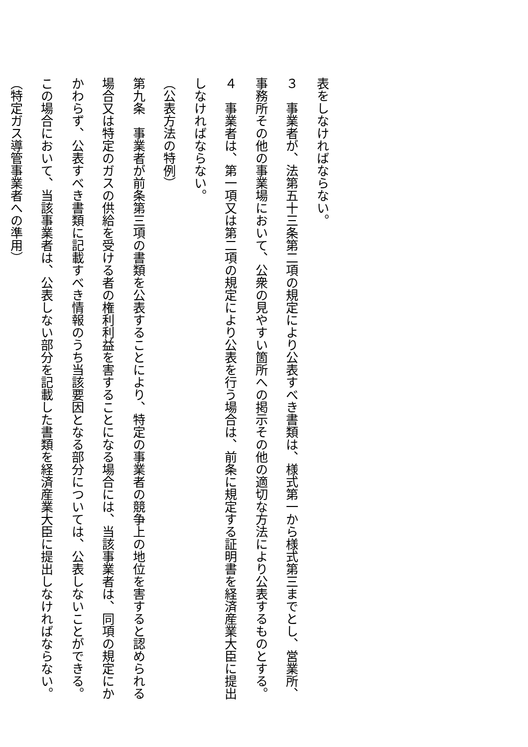表をしなければならない。
３　事業者が、法第五十三条第二項の規定により公表すべき書類は、様式第一から様式第三までとし、営業所、事務所その他の事業場において、公衆の見やすい箇所への掲示その他の適切な方法により公表するものとする。
４　事業者は、第一項又は第二項の規定により公表を行う場合は、前条に規定する証明書を経済産業大臣に提出しなければならない。
（公表方法の特例）
第九条　事業者が前条第三項の書類を公表することにより、特定の事業者の競争上の地位を害すると認められる場合又は特定のガスの供給を受ける者の権利利益を害することになる場合には、当該事業者は、同項の規定にかかわらず、公表すべき書類に記載すべき情報のうち当該要因となる部分については、公表しないことができる。この場合において、当該事業者は、公表しない部分を記載した書類を経済産業大臣に提出しなければならない。
（特定ガス導管事業者への準用）